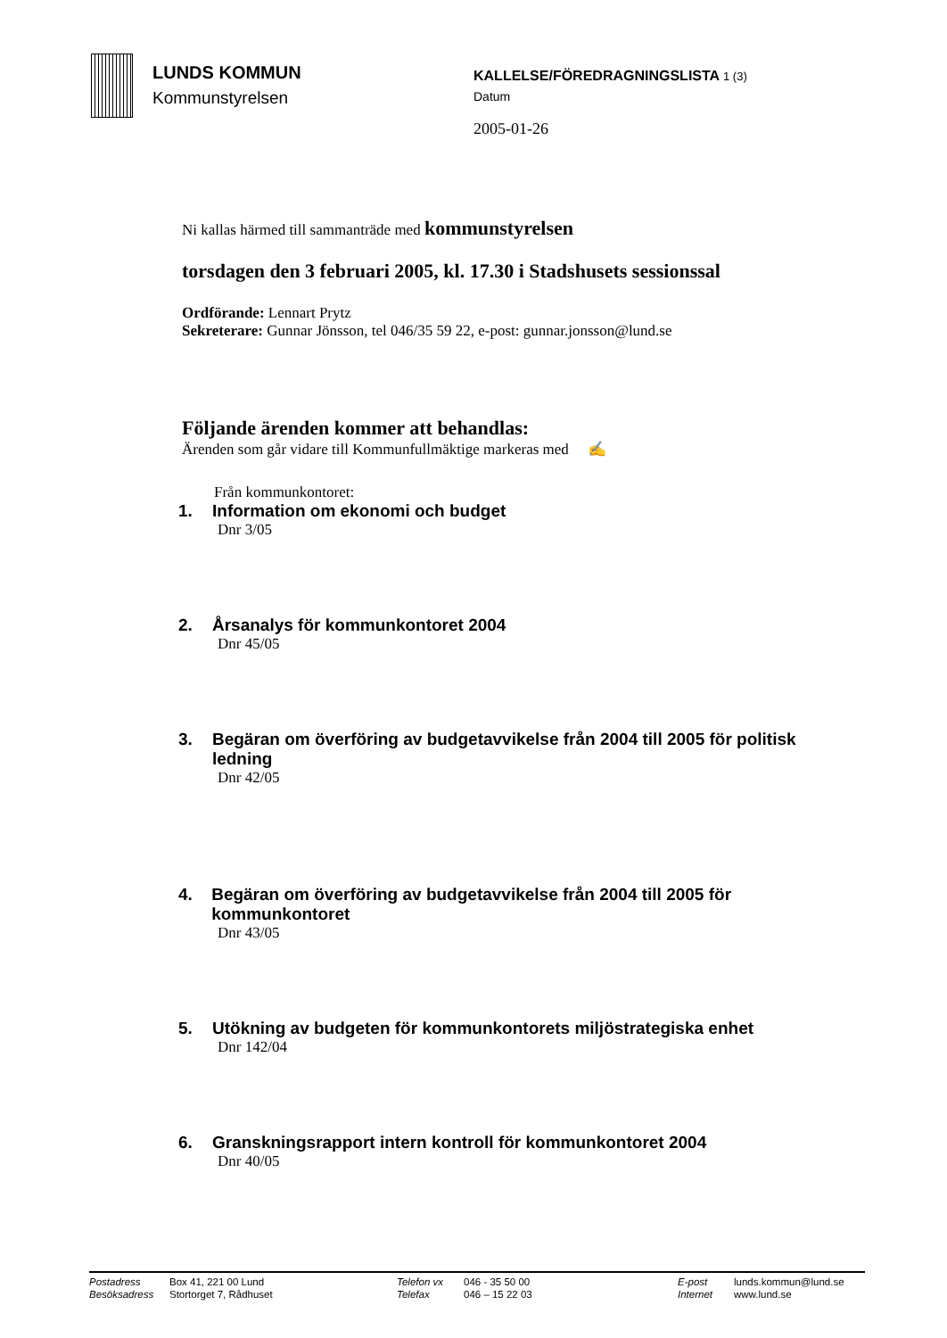LUNDS KOMMUN
Kommunstyrelsen
KALLELSE/FÖREDRAGNINGSLISTA 1 (3)
Datum
2005-01-26
Ni kallas härmed till sammanträde med kommunstyrelsen
torsdagen den 3 februari 2005, kl. 17.30 i Stadshusets sessionssal
Ordförande: Lennart Prytz
Sekreterare: Gunnar Jönsson, tel 046/35 59 22, e-post: gunnar.jonsson@lund.se
Följande ärenden kommer att behandlas:
Ärenden som går vidare till Kommunfullmäktige markeras med ✍
Från kommunkontoret:
1. Information om ekonomi och budget
Dnr 3/05
2. Årsanalys för kommunkontoret 2004
Dnr 45/05
3. Begäran om överföring av budgetavvikelse från 2004 till 2005 för politisk ledning
Dnr 42/05
4. Begäran om överföring av budgetavvikelse från 2004 till 2005 för kommunkontoret
Dnr 43/05
5. Utökning av budgeten för kommunkontorets miljöstrategiska enhet
Dnr 142/04
6. Granskningsrapport intern kontroll för kommunkontoret 2004
Dnr 40/05
Postadress Box 41, 221 00 Lund Telefon vx 046 - 35 50 00 E-post lunds.kommun@lund.se Besöksadress Stortorget 7, Rådhuset Telefax 046 – 15 22 03 Internet www.lund.se